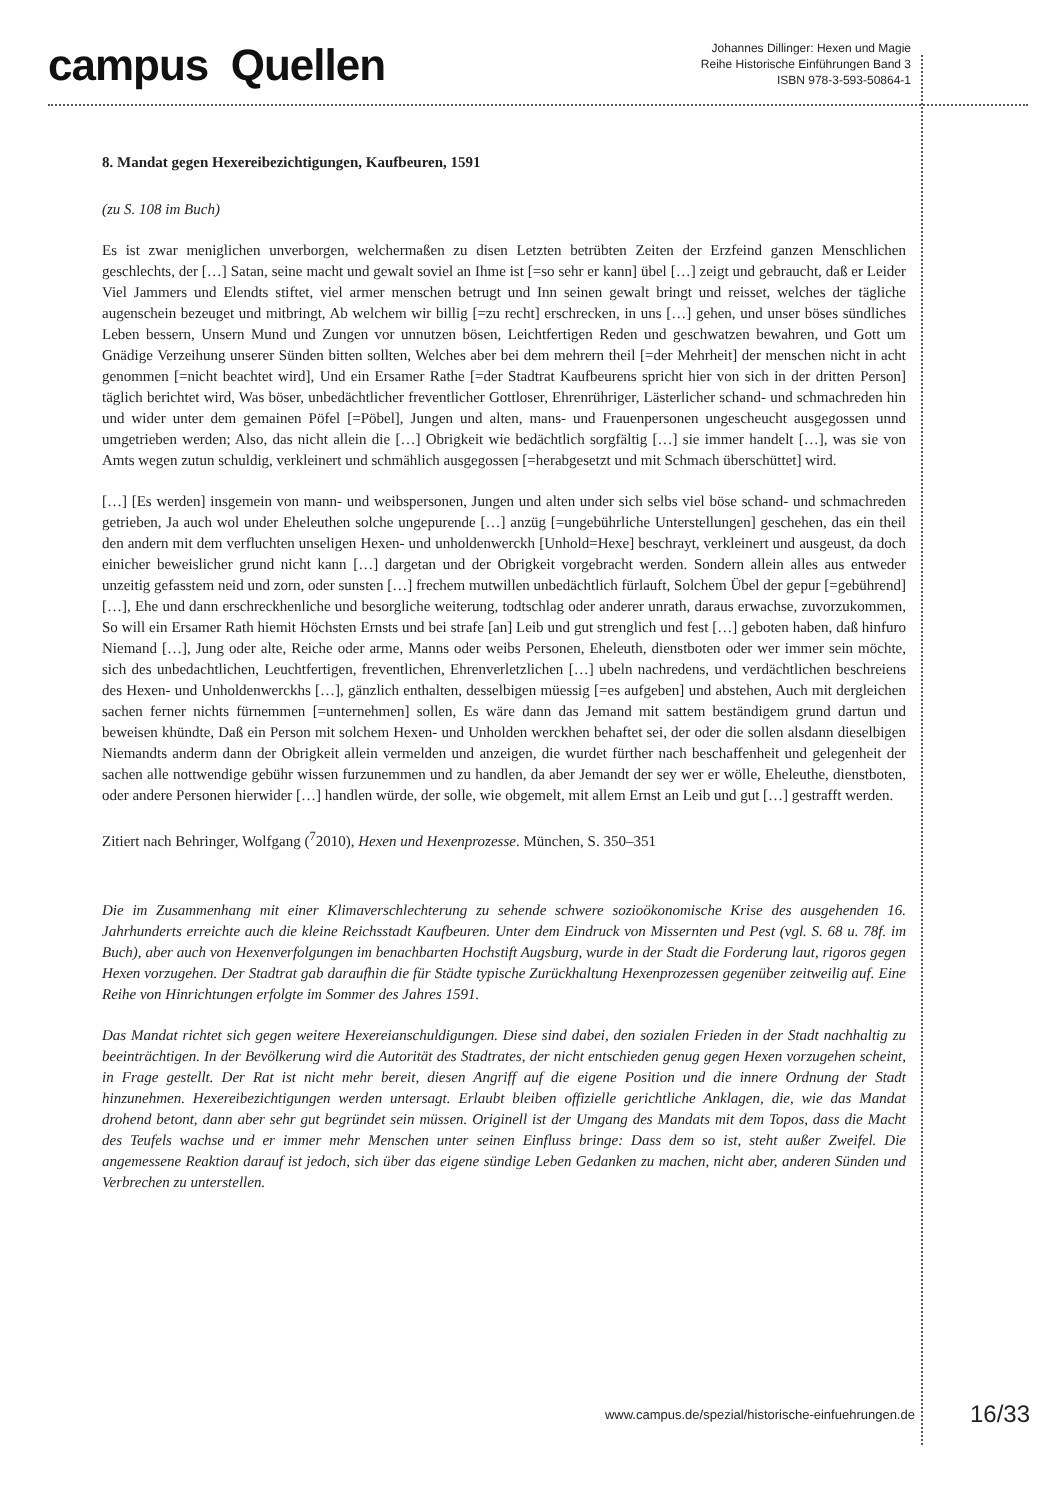campus Quellen
Johannes Dillinger: Hexen und Magie
Reihe Historische Einführungen Band 3
ISBN 978-3-593-50864-1
8. Mandat gegen Hexereibezichtigungen, Kaufbeuren, 1591
(zu S. 108 im Buch)
Es ist zwar meniglichen unverborgen, welchermaßen zu disen Letzten betrübten Zeiten der Erzfeind ganzen Menschlichen geschlechts, der […] Satan, seine macht und gewalt soviel an Ihme ist [=so sehr er kann] übel […] zeigt und gebraucht, daß er Leider Viel Jammers und Elendts stiftet, viel armer menschen betrugt und Inn seinen gewalt bringt und reisset, welches der tägliche augenschein bezeuget und mitbringt, Ab welchem wir billig [=zu recht] erschrecken, in uns […] gehen, und unser böses sündliches Leben bessern, Unsern Mund und Zungen vor unnutzen bösen, Leichtfertigen Reden und geschwatzen bewahren, und Gott um Gnädige Verzeihung unserer Sünden bitten sollten, Welches aber bei dem mehrern theil [=der Mehrheit] der menschen nicht in acht genommen [=nicht beachtet wird], Und ein Ersamer Rathe [=der Stadtrat Kaufbeurens spricht hier von sich in der dritten Person] täglich berichtet wird, Was böser, unbedächtlicher freventlicher Gottloser, Ehrenrühriger, Lästerlicher schand- und schmachreden hin und wider unter dem gemainen Pöfel [=Pöbel], Jungen und alten, mans- und Frauenpersonen ungescheucht ausgegossen unnd umgetrieben werden; Also, das nicht allein die […] Obrigkeit wie bedächtlich sorgfältig […] sie immer handelt […], was sie von Amts wegen zutun schuldig, verkleinert und schmählich ausgegossen [=herabgesetzt und mit Schmach überschüttet] wird.
[…] [Es werden] insgemein von mann- und weibspersonen, Jungen und alten under sich selbs viel böse schand- und schmachreden getrieben, Ja auch wol under Eheleuthen solche ungepurende […] anzüg [=ungebührliche Unterstellungen] geschehen, das ein theil den andern mit dem verfluchten unseligen Hexen- und unholdenwerckh [Unhold=Hexe] beschrayt, verkleinert und ausgeust, da doch einicher beweislicher grund nicht kann […] dargetan und der Obrigkeit vorgebracht werden. Sondern allein alles aus entweder unzeitig gefasstem neid und zorn, oder sunsten […] frechem mutwillen unbedächtlich fürlauft, Solchem Übel der gepur [=gebührend] […], Ehe und dann erschreckhenliche und besorgliche weiterung, todtschlag oder anderer unrath, daraus erwachse, zuvorzukommen, So will ein Ersamer Rath hiemit Höchsten Ernsts und bei strafe [an] Leib und gut strenglich und fest […] geboten haben, daß hinfuro Niemand […], Jung oder alte, Reiche oder arme, Manns oder weibs Personen, Eheleuth, dienstboten oder wer immer sein möchte, sich des unbedachtlichen, Leuchtfertigen, freventlichen, Ehrenverletzlichen […] ubeln nachredens, und verdächtlichen beschreiens des Hexen- und Unholdenwerckhs […], gänzlich enthalten, desselbigen müessig [=es aufgeben] und abstehen, Auch mit dergleichen sachen ferner nichts fürnemmen [=unternehmen] sollen, Es wäre dann das Jemand mit sattem beständigem grund dartun und beweisen khündte, Daß ein Person mit solchem Hexen- und Unholden werckhen behaftet sei, der oder die sollen alsdann dieselbigen Niemandts anderm dann der Obrigkeit allein vermelden und anzeigen, die wurdet fürther nach beschaffenheit und gelegenheit der sachen alle nottwendige gebühr wissen furzunemmen und zu handlen, da aber Jemandt der sey wer er wölle, Eheleuthe, dienstboten, oder andere Personen hierwider […] handlen würde, der solle, wie obgemelt, mit allem Ernst an Leib und gut […] gestrafft werden.
Zitiert nach Behringer, Wolfgang (<sup>7</sup>2010), Hexen und Hexenprozesse. München, S. 350–351
Die im Zusammenhang mit einer Klimaverschlechterung zu sehende schwere sozioökonomische Krise des ausgehenden 16. Jahrhunderts erreichte auch die kleine Reichsstadt Kaufbeuren. Unter dem Eindruck von Missernten und Pest (vgl. S. 68 u. 78f. im Buch), aber auch von Hexenverfolgungen im benachbarten Hochstift Augsburg, wurde in der Stadt die Forderung laut, rigoros gegen Hexen vorzugehen. Der Stadtrat gab daraufhin die für Städte typische Zurückhaltung Hexenprozessen gegenüber zeitweilig auf. Eine Reihe von Hinrichtungen erfolgte im Sommer des Jahres 1591.
Das Mandat richtet sich gegen weitere Hexereianschuldigungen. Diese sind dabei, den sozialen Frieden in der Stadt nachhaltig zu beeinträchtigen. In der Bevölkerung wird die Autorität des Stadtrates, der nicht entschieden genug gegen Hexen vorzugehen scheint, in Frage gestellt. Der Rat ist nicht mehr bereit, diesen Angriff auf die eigene Position und die innere Ordnung der Stadt hinzunehmen. Hexereibezichtigungen werden untersagt. Erlaubt bleiben offizielle gerichtliche Anklagen, die, wie das Mandat drohend betont, dann aber sehr gut begründet sein müssen. Originell ist der Umgang des Mandats mit dem Topos, dass die Macht des Teufels wachse und er immer mehr Menschen unter seinen Einfluss bringe: Dass dem so ist, steht außer Zweifel. Die angemessene Reaktion darauf ist jedoch, sich über das eigene sündige Leben Gedanken zu machen, nicht aber, anderen Sünden und Verbrechen zu unterstellen.
www.campus.de/spezial/historische-einfuehrungen.de 16/33